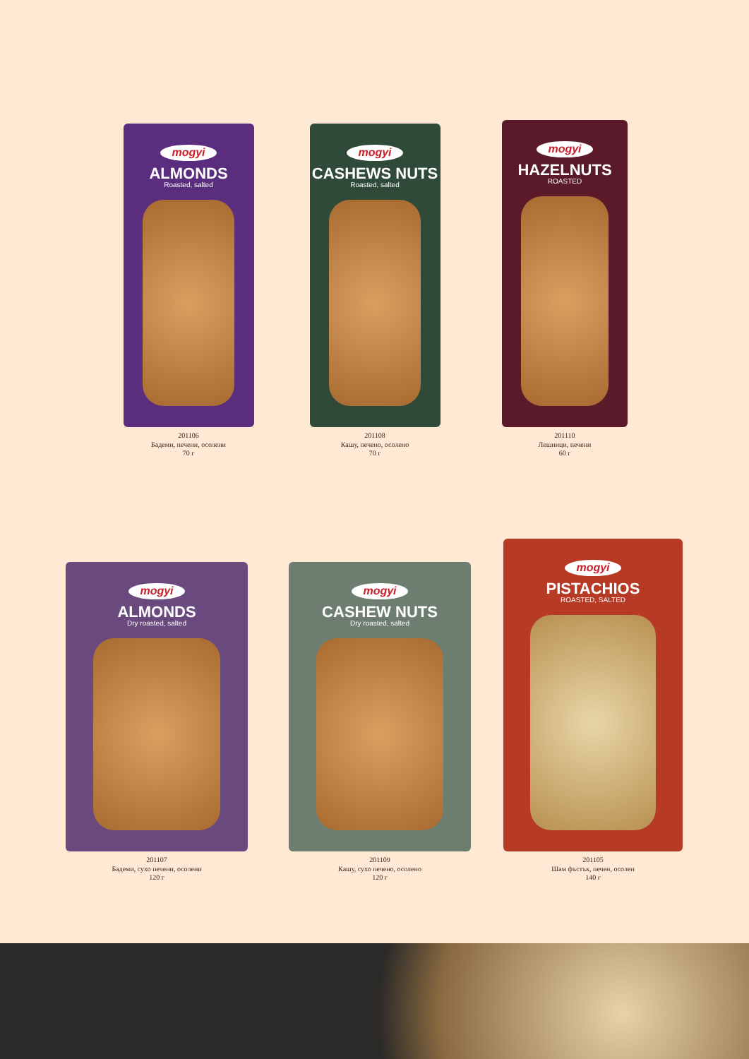mogyi
ALMONDS
Roasted, salted
201106
Бадеми, печени, осолени
70 г
mogyi
CASHEWS NUTS
Roasted, salted
201108
Кашу, печено, осолено
70 г
mogyi
HAZELNUTS
ROASTED
201110
Лешници, печени
60 г
mogyi
ALMONDS
Dry roasted, salted
201107
Бадеми, сухо печени, осолени
120 г
mogyi
CASHEW NUTS
Dry roasted, salted
201109
Кашу, сухо печено, осолено
120 г
mogyi
PISTACHIOS
ROASTED, SALTED
201105
Шам фъстък, печен, осолен
140 г